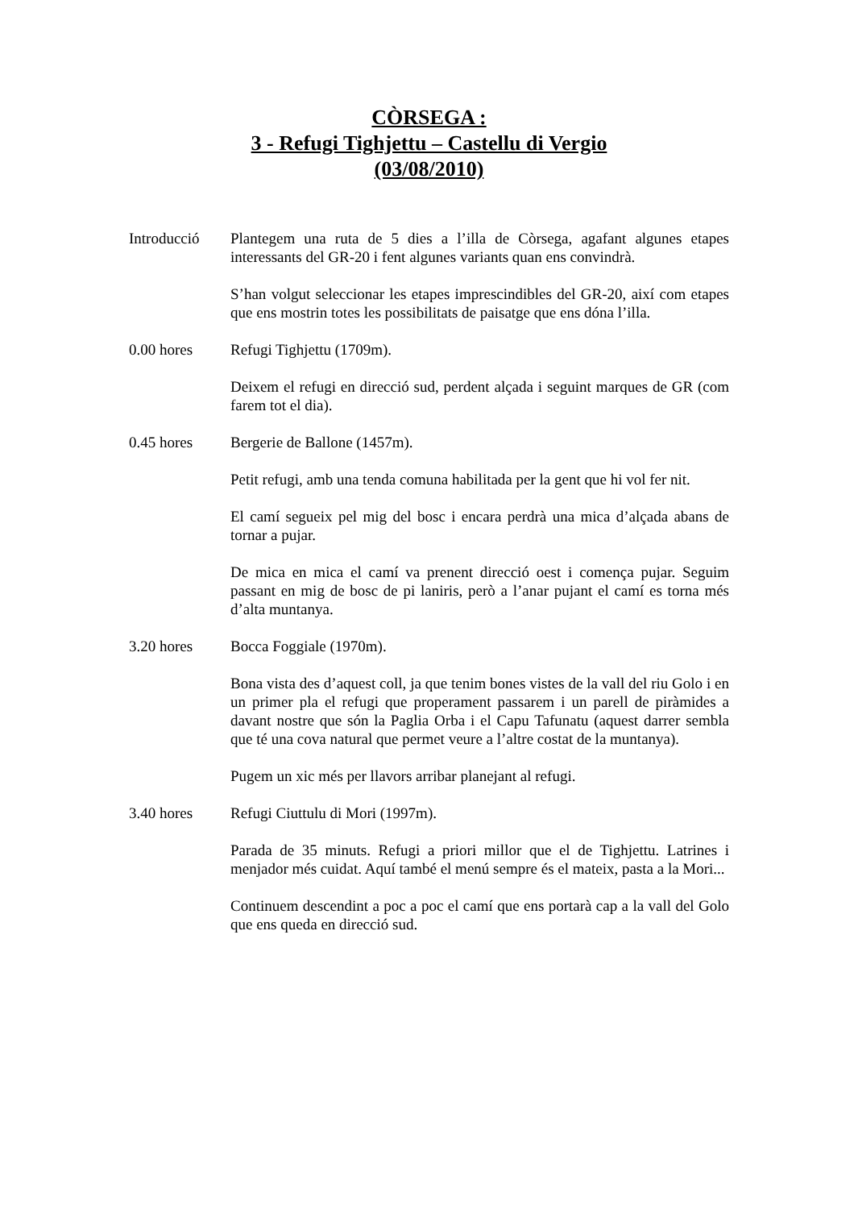CÒRSEGA :
3 - Refugi Tighjettu – Castellu di Vergio
(03/08/2010)
Introducció Plantegem una ruta de 5 dies a l’illa de Còrsega, agafant algunes etapes interessants del GR-20 i fent algunes variants quan ens convindrà.
S’han volgut seleccionar les etapes imprescindibles del GR-20, així com etapes que ens mostrin totes les possibilitats de paisatge que ens dóna l’illa.
0.00 hores Refugi Tighjettu (1709m).
Deixem el refugi en direcció sud, perdent alçada i seguint marques de GR (com farem tot el dia).
0.45 hores Bergerie de Ballone (1457m).
Petit refugi, amb una tenda comuna habilitada per la gent que hi vol fer nit.
El camí segueix pel mig del bosc i encara perdrà una mica d’alçada abans de tornar a pujar.
De mica en mica el camí va prenent direcció oest i comença pujar. Seguim passant en mig de bosc de pi laniris, però a l’anar pujant el camí es torna més d’alta muntanya.
3.20 hores Bocca Foggiale (1970m).
Bona vista des d’aquest coll, ja que tenim bones vistes de la vall del riu Golo i en un primer pla el refugi que properament passarem i un parell de piràmides a davant nostre que són la Paglia Orba i el Capu Tafunatu (aquest darrer sembla que té una cova natural que permet veure a l’altre costat de la muntanya).
Pugem un xic més per llavors arribar planejant al refugi.
3.40 hores Refugi Ciuttulu di Mori (1997m).
Parada de 35 minuts. Refugi a priori millor que el de Tighjettu. Latrines i menjador més cuidat. Aquí també el menú sempre és el mateix, pasta a la Mori...
Continuem descendint a poc a poc el camí que ens portarà cap a la vall del Golo que ens queda en direcció sud.